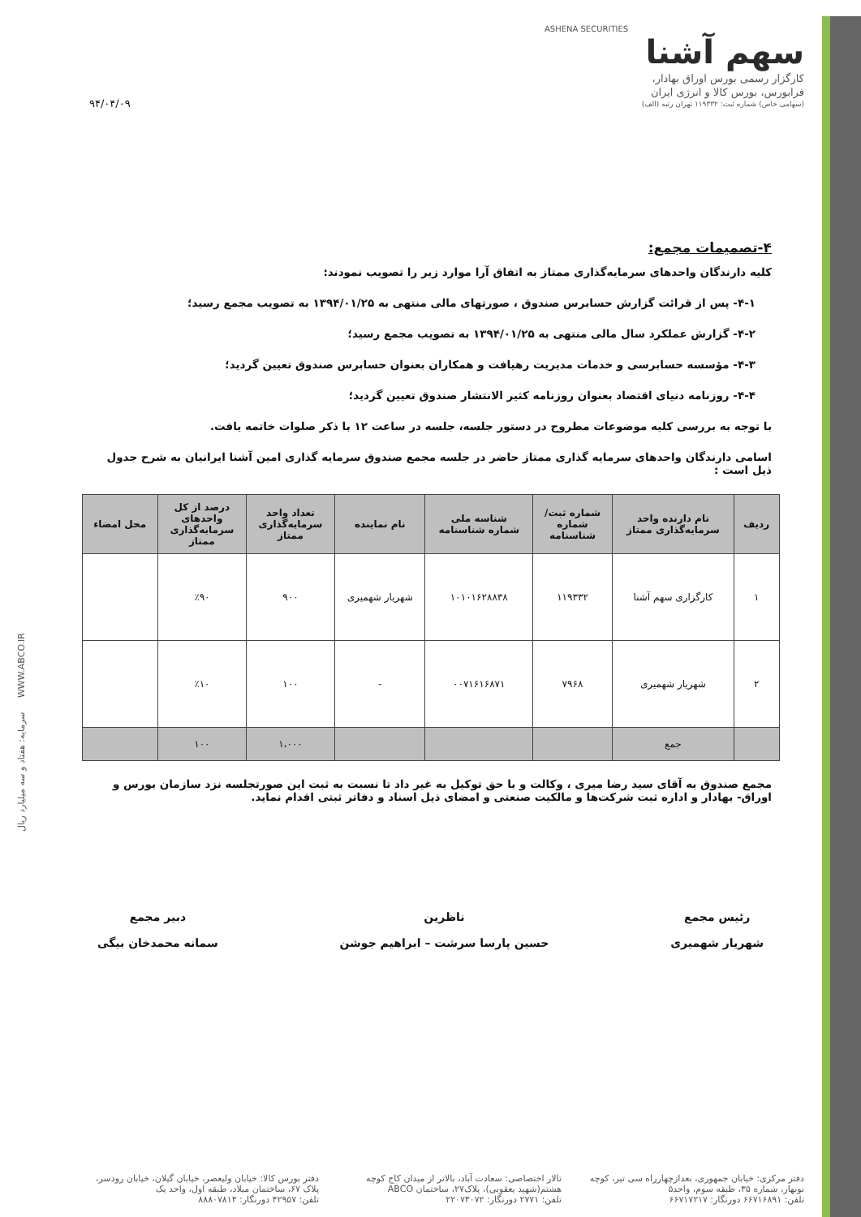ASHENA SECURITIES
سهم آشنا
کارگزار رسمی بورس اوراق بهادار،
فرابورس، بورس کالا و انرژی ایران
(سهامی خاص) شماره ثبت: ۱۱۹۳۳۲ تهران رتبه (الف)
۹۴/۰۴/۰۹
۴-تصمیمات مجمع:
کلیه دارندگان واحدهای سرمایه‌گذاری ممتاز به اتفاق آرا موارد زیر را تصویب نمودند:
۴-۱- پس از قرائت گزارش حسابرس صندوق ، صورتهای مالی منتهی به ۱۳۹۴/۰۱/۲۵ به تصویب مجمع رسید؛
۴-۲- گزارش عملکرد سال مالی منتهی به ۱۳۹۴/۰۱/۲۵ به تصویب مجمع رسید؛
۴-۳- مؤسسه حسابرسی و خدمات مدیریت رهیافت و همکاران بعنوان حسابرس صندوق تعیین گردید؛
۴-۴- روزنامه دنیای اقتصاد بعنوان روزنامه کثیر الانتشار صندوق تعیین گردید؛
با توجه به بررسی کلیه موضوعات مطروح در دستور جلسه، جلسه در ساعت ۱۲ با ذکر صلوات خاتمه یافت.
اسامی دارندگان واحدهای سرمایه گذاری ممتاز حاضر در جلسه مجمع صندوق سرمایه گذاری امین آشنا ایرانیان به شرح جدول ذیل است :
| ردیف | نام دارنده واحد سرمایه‌گذاری ممتاز | شماره ثبت/ شماره شناسنامه | شناسه ملی شماره شناسنامه | نام نماینده | تعداد واحد سرمایه‌گذاری ممتاز | درصد از کل واحدهای سرمایه‌گذاری ممتاز | محل امضاء |
| --- | --- | --- | --- | --- | --- | --- | --- |
| ۱ | کارگزاری سهم آشنا | ۱۱۹۳۳۲ | ۱۰۱۰۱۶۲۸۸۳۸ | شهریار شهمیری | ۹۰۰ | ٪۹۰ | |
| ۲ | شهریار شهمیری | ۷۹۶۸ | ۰۰۷۱۶۱۶۸۷۱ | - | ۱۰۰ | ٪۱۰ | |
| | جمع | | | | ۱،۰۰۰ | ۱۰۰ | |
مجمع صندوق به آقای سید رضا میری ، وکالت و با حق توکیل به غیر داد تا نسبت به ثبت این صورتجلسه نزد سازمان بورس و اوراق- بهادار و اداره ثبت شرکت‌ها و مالکیت صنعتی و امضای ذیل اسناد و دفاتر ثبتی اقدام نماید.
رئیس مجمع
شهریار شهمیری
ناظرین
حسین پارسا سرشت – ابراهیم جوشن
دبیر مجمع
سمانه محمدخان بیگی
WWW.ABCO.IR سرمایه: هفتاد و سه میلیارد ریال
دفتر مرکزی: خیابان جمهوری، بعدازچهارراه سی تیر، کوچه نوبهار، شماره ۳۵، طبقه سوم، واحد۵
تلفن: ۶۶۷۱۶۸۹۱ دورنگار: ۶۶۷۱۷۲۱۷
تالار اختصاصی: سعادت آباد، بالاتر از میدان کاج کوچه هشتم(شهید یعقوبی)، پلاک۲۷، ساختمان ABCO
تلفن: ۲۷۷۱ دورنگار: ۲۲۰۷۳۰۷۲
دفتر بورس کالا: خیابان ولیعصر، خیابان گیلان، خیابان رودسر، پلاک ۶۷، ساختمان میلاد، طبقه اول، واحد یک
تلفن: ۴۲۹۵۷ دورنگار: ۸۸۸۰۷۸۱۴